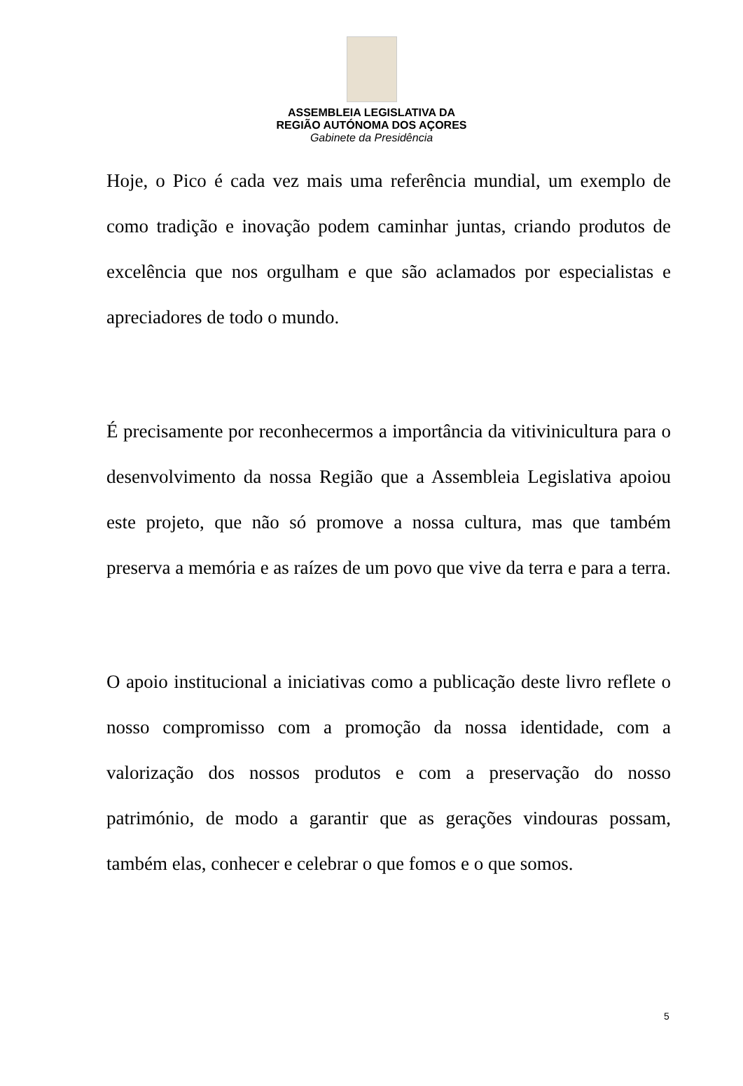ASSEMBLEIA LEGISLATIVA DA
REGIÃO AUTÓNOMA DOS AÇORES
Gabinete da Presidência
Hoje, o Pico é cada vez mais uma referência mundial, um exemplo de como tradição e inovação podem caminhar juntas, criando produtos de excelência que nos orgulham e que são aclamados por especialistas e apreciadores de todo o mundo.
É precisamente por reconhecermos a importância da vitivinicultura para o desenvolvimento da nossa Região que a Assembleia Legislativa apoiou este projeto, que não só promove a nossa cultura, mas que também preserva a memória e as raízes de um povo que vive da terra e para a terra.
O apoio institucional a iniciativas como a publicação deste livro reflete o nosso compromisso com a promoção da nossa identidade, com a valorização dos nossos produtos e com a preservação do nosso património, de modo a garantir que as gerações vindouras possam, também elas, conhecer e celebrar o que fomos e o que somos.
5